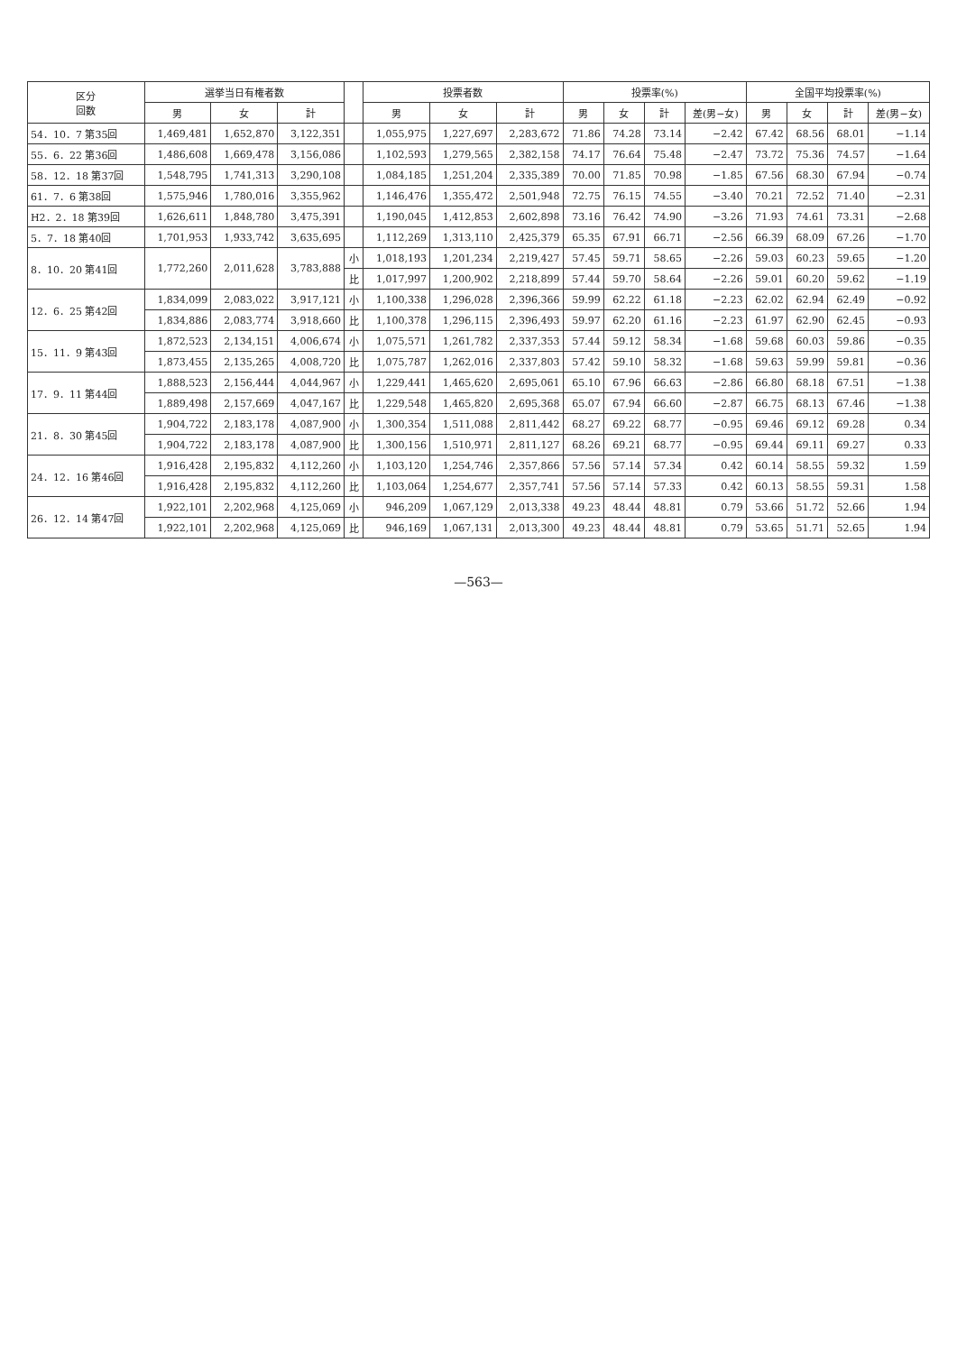| 区分 回数 | 選挙当日有権者数 | | | | 投票者数 | | | 投票率(%) | | | | 全国平均投票率(%) | | | |
| --- | --- | --- | --- | --- | --- | --- | --- | --- | --- | --- | --- | --- | --- | --- | --- |
| | 男 | 女 | 計 | | 男 | 女 | 計 | 男 | 女 | 計 | 差(男−女) | 男 | 女 | 計 | 差(男−女) |
| 54．10．7 第35回 | 1,469,481 | 1,652,870 | 3,122,351 | | 1,055,975 | 1,227,697 | 2,283,672 | 71.86 | 74.28 | 73.14 | −2.42 | 67.42 | 68.56 | 68.01 | −1.14 |
| 55．6．22 第36回 | 1,486,608 | 1,669,478 | 3,156,086 | | 1,102,593 | 1,279,565 | 2,382,158 | 74.17 | 76.64 | 75.48 | −2.47 | 73.72 | 75.36 | 74.57 | −1.64 |
| 58．12．18 第37回 | 1,548,795 | 1,741,313 | 3,290,108 | | 1,084,185 | 1,251,204 | 2,335,389 | 70.00 | 71.85 | 70.98 | −1.85 | 67.56 | 68.30 | 67.94 | −0.74 |
| 61．7．6 第38回 | 1,575,946 | 1,780,016 | 3,355,962 | | 1,146,476 | 1,355,472 | 2,501,948 | 72.75 | 76.15 | 74.55 | −3.40 | 70.21 | 72.52 | 71.40 | −2.31 |
| H2．2．18 第39回 | 1,626,611 | 1,848,780 | 3,475,391 | | 1,190,045 | 1,412,853 | 2,602,898 | 73.16 | 76.42 | 74.90 | −3.26 | 71.93 | 74.61 | 73.31 | −2.68 |
| 5．7．18 第40回 | 1,701,953 | 1,933,742 | 3,635,695 | | 1,112,269 | 1,313,110 | 2,425,379 | 65.35 | 67.91 | 66.71 | −2.56 | 66.39 | 68.09 | 67.26 | −1.70 |
| 8．10．20 第41回 | 1,772,260 | 2,011,628 | 3,783,888 | 小 | 1,018,193 | 1,201,234 | 2,219,427 | 57.45 | 59.71 | 58.65 | −2.26 | 59.03 | 60.23 | 59.65 | −1.20 |
| | | | | 比 | 1,017,997 | 1,200,902 | 2,218,899 | 57.44 | 59.70 | 58.64 | −2.26 | 59.01 | 60.20 | 59.62 | −1.19 |
| 12．6．25 第42回 | 1,834,099 | 2,083,022 | 3,917,121 | 小 | 1,100,338 | 1,296,028 | 2,396,366 | 59.99 | 62.22 | 61.18 | −2.23 | 62.02 | 62.94 | 62.49 | −0.92 |
| | 1,834,886 | 2,083,774 | 3,918,660 | 比 | 1,100,378 | 1,296,115 | 2,396,493 | 59.97 | 62.20 | 61.16 | −2.23 | 61.97 | 62.90 | 62.45 | −0.93 |
| 15．11．9 第43回 | 1,872,523 | 2,134,151 | 4,006,674 | 小 | 1,075,571 | 1,261,782 | 2,337,353 | 57.44 | 59.12 | 58.34 | −1.68 | 59.68 | 60.03 | 59.86 | −0.35 |
| | 1,873,455 | 2,135,265 | 4,008,720 | 比 | 1,075,787 | 1,262,016 | 2,337,803 | 57.42 | 59.10 | 58.32 | −1.68 | 59.63 | 59.99 | 59.81 | −0.36 |
| 17．9．11 第44回 | 1,888,523 | 2,156,444 | 4,044,967 | 小 | 1,229,441 | 1,465,620 | 2,695,061 | 65.10 | 67.96 | 66.63 | −2.86 | 66.80 | 68.18 | 67.51 | −1.38 |
| | 1,889,498 | 2,157,669 | 4,047,167 | 比 | 1,229,548 | 1,465,820 | 2,695,368 | 65.07 | 67.94 | 66.60 | −2.87 | 66.75 | 68.13 | 67.46 | −1.38 |
| 21．8．30 第45回 | 1,904,722 | 2,183,178 | 4,087,900 | 小 | 1,300,354 | 1,511,088 | 2,811,442 | 68.27 | 69.22 | 68.77 | −0.95 | 69.46 | 69.12 | 69.28 | 0.34 |
| | 1,904,722 | 2,183,178 | 4,087,900 | 比 | 1,300,156 | 1,510,971 | 2,811,127 | 68.26 | 69.21 | 68.77 | −0.95 | 69.44 | 69.11 | 69.27 | 0.33 |
| 24．12．16 第46回 | 1,916,428 | 2,195,832 | 4,112,260 | 小 | 1,103,120 | 1,254,746 | 2,357,866 | 57.56 | 57.14 | 57.34 | 0.42 | 60.14 | 58.55 | 59.32 | 1.59 |
| | 1,916,428 | 2,195,832 | 4,112,260 | 比 | 1,103,064 | 1,254,677 | 2,357,741 | 57.56 | 57.14 | 57.33 | 0.42 | 60.13 | 58.55 | 59.31 | 1.58 |
| 26．12．14 第47回 | 1,922,101 | 2,202,968 | 4,125,069 | 小 | 946,209 | 1,067,129 | 2,013,338 | 49.23 | 48.44 | 48.81 | 0.79 | 53.66 | 51.72 | 52.66 | 1.94 |
| | 1,922,101 | 2,202,968 | 4,125,069 | 比 | 946,169 | 1,067,131 | 2,013,300 | 49.23 | 48.44 | 48.81 | 0.79 | 53.65 | 51.71 | 52.65 | 1.94 |
—563—